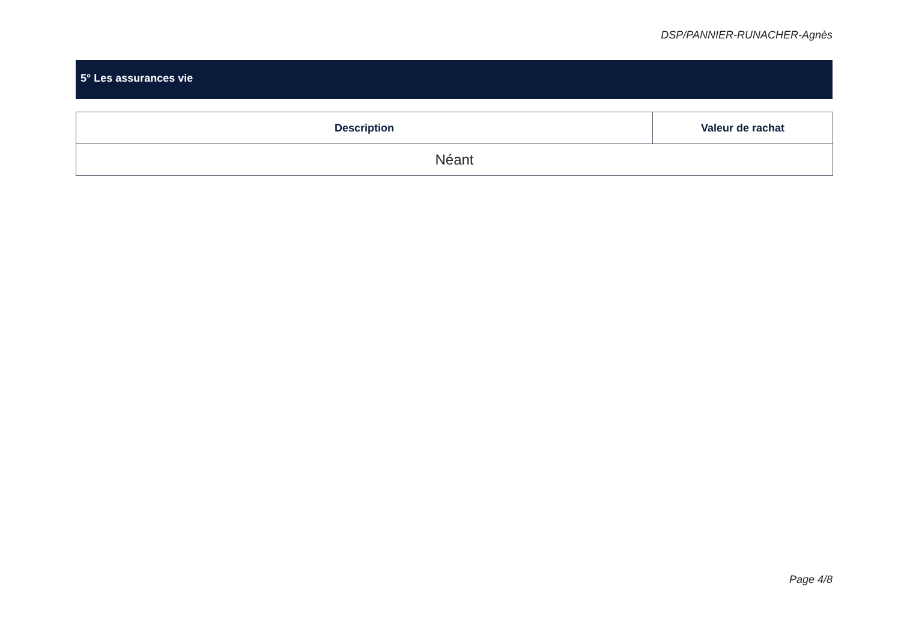DSP/PANNIER-RUNACHER-Agnès
5° Les assurances vie
| Description | Valeur de rachat |
| --- | --- |
| Néant | |
Page 4/8